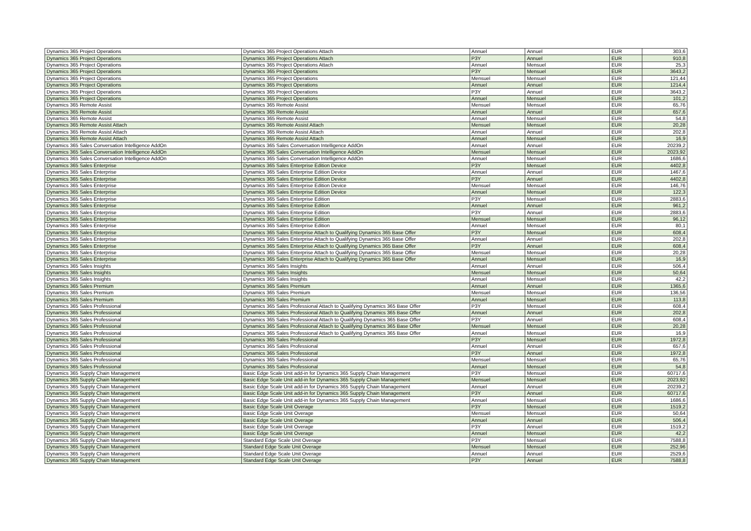| Dynamics 365 Project Operations | Dynamics 365 Project Operations Attach | Annuel | Annuel | EUR | 303,6 |
| Dynamics 365 Project Operations | Dynamics 365 Project Operations Attach | P3Y | Annuel | EUR | 910,8 |
| Dynamics 365 Project Operations | Dynamics 365 Project Operations Attach | Annuel | Mensuel | EUR | 25,3 |
| Dynamics 365 Project Operations | Dynamics 365 Project Operations | P3Y | Mensuel | EUR | 3643,2 |
| Dynamics 365 Project Operations | Dynamics 365 Project Operations | Mensuel | Mensuel | EUR | 121,44 |
| Dynamics 365 Project Operations | Dynamics 365 Project Operations | Annuel | Annuel | EUR | 1214,4 |
| Dynamics 365 Project Operations | Dynamics 365 Project Operations | P3Y | Annuel | EUR | 3643,2 |
| Dynamics 365 Project Operations | Dynamics 365 Project Operations | Annuel | Mensuel | EUR | 101,2 |
| Dynamics 365 Remote Assist | Dynamics 365 Remote Assist | Mensuel | Mensuel | EUR | 65,76 |
| Dynamics 365 Remote Assist | Dynamics 365 Remote Assist | Annuel | Annuel | EUR | 657,6 |
| Dynamics 365 Remote Assist | Dynamics 365 Remote Assist | Annuel | Mensuel | EUR | 54,8 |
| Dynamics 365 Remote Assist Attach | Dynamics 365 Remote Assist Attach | Mensuel | Mensuel | EUR | 20,28 |
| Dynamics 365 Remote Assist Attach | Dynamics 365 Remote Assist Attach | Annuel | Annuel | EUR | 202,8 |
| Dynamics 365 Remote Assist Attach | Dynamics 365 Remote Assist Attach | Annuel | Mensuel | EUR | 16,9 |
| Dynamics 365 Sales Conversation Intelligence AddOn | Dynamics 365 Sales Conversation Intelligence AddOn | Annuel | Annuel | EUR | 20239,2 |
| Dynamics 365 Sales Conversation Intelligence AddOn | Dynamics 365 Sales Conversation Intelligence AddOn | Mensuel | Mensuel | EUR | 2023,92 |
| Dynamics 365 Sales Conversation Intelligence AddOn | Dynamics 365 Sales Conversation Intelligence AddOn | Annuel | Mensuel | EUR | 1686,6 |
| Dynamics 365 Sales Enterprise | Dynamics 365 Sales Enterprise Edition Device | P3Y | Mensuel | EUR | 4402,8 |
| Dynamics 365 Sales Enterprise | Dynamics 365 Sales Enterprise Edition Device | Annuel | Annuel | EUR | 1467,6 |
| Dynamics 365 Sales Enterprise | Dynamics 365 Sales Enterprise Edition Device | P3Y | Annuel | EUR | 4402,8 |
| Dynamics 365 Sales Enterprise | Dynamics 365 Sales Enterprise Edition Device | Mensuel | Mensuel | EUR | 146,76 |
| Dynamics 365 Sales Enterprise | Dynamics 365 Sales Enterprise Edition Device | Annuel | Mensuel | EUR | 122,3 |
| Dynamics 365 Sales Enterprise | Dynamics 365 Sales Enterprise Edition | P3Y | Mensuel | EUR | 2883,6 |
| Dynamics 365 Sales Enterprise | Dynamics 365 Sales Enterprise Edition | Annuel | Annuel | EUR | 961,2 |
| Dynamics 365 Sales Enterprise | Dynamics 365 Sales Enterprise Edition | P3Y | Annuel | EUR | 2883,6 |
| Dynamics 365 Sales Enterprise | Dynamics 365 Sales Enterprise Edition | Mensuel | Mensuel | EUR | 96,12 |
| Dynamics 365 Sales Enterprise | Dynamics 365 Sales Enterprise Edition | Annuel | Mensuel | EUR | 80,1 |
| Dynamics 365 Sales Enterprise | Dynamics 365 Sales Enterprise Attach to Qualifying Dynamics 365 Base Offer | P3Y | Mensuel | EUR | 608,4 |
| Dynamics 365 Sales Enterprise | Dynamics 365 Sales Enterprise Attach to Qualifying Dynamics 365 Base Offer | Annuel | Annuel | EUR | 202,8 |
| Dynamics 365 Sales Enterprise | Dynamics 365 Sales Enterprise Attach to Qualifying Dynamics 365 Base Offer | P3Y | Annuel | EUR | 608,4 |
| Dynamics 365 Sales Enterprise | Dynamics 365 Sales Enterprise Attach to Qualifying Dynamics 365 Base Offer | Mensuel | Mensuel | EUR | 20,28 |
| Dynamics 365 Sales Enterprise | Dynamics 365 Sales Enterprise Attach to Qualifying Dynamics 365 Base Offer | Annuel | Mensuel | EUR | 16,9 |
| Dynamics 365 Sales Insights | Dynamics 365 Sales Insights | Annuel | Annuel | EUR | 506,4 |
| Dynamics 365 Sales Insights | Dynamics 365 Sales Insights | Mensuel | Mensuel | EUR | 50,64 |
| Dynamics 365 Sales Insights | Dynamics 365 Sales Insights | Annuel | Mensuel | EUR | 42,2 |
| Dynamics 365 Sales Premium | Dynamics 365 Sales Premium | Annuel | Annuel | EUR | 1365,6 |
| Dynamics 365 Sales Premium | Dynamics 365 Sales Premium | Mensuel | Mensuel | EUR | 136,56 |
| Dynamics 365 Sales Premium | Dynamics 365 Sales Premium | Annuel | Mensuel | EUR | 113,8 |
| Dynamics 365 Sales Professional | Dynamics 365 Sales Professional Attach to Qualifying Dynamics 365 Base Offer | P3Y | Mensuel | EUR | 608,4 |
| Dynamics 365 Sales Professional | Dynamics 365 Sales Professional Attach to Qualifying Dynamics 365 Base Offer | Annuel | Annuel | EUR | 202,8 |
| Dynamics 365 Sales Professional | Dynamics 365 Sales Professional Attach to Qualifying Dynamics 365 Base Offer | P3Y | Annuel | EUR | 608,4 |
| Dynamics 365 Sales Professional | Dynamics 365 Sales Professional Attach to Qualifying Dynamics 365 Base Offer | Mensuel | Mensuel | EUR | 20,28 |
| Dynamics 365 Sales Professional | Dynamics 365 Sales Professional Attach to Qualifying Dynamics 365 Base Offer | Annuel | Mensuel | EUR | 16,9 |
| Dynamics 365 Sales Professional | Dynamics 365 Sales Professional | P3Y | Mensuel | EUR | 1972,8 |
| Dynamics 365 Sales Professional | Dynamics 365 Sales Professional | Annuel | Annuel | EUR | 657,6 |
| Dynamics 365 Sales Professional | Dynamics 365 Sales Professional | P3Y | Annuel | EUR | 1972,8 |
| Dynamics 365 Sales Professional | Dynamics 365 Sales Professional | Mensuel | Mensuel | EUR | 65,76 |
| Dynamics 365 Sales Professional | Dynamics 365 Sales Professional | Annuel | Mensuel | EUR | 54,8 |
| Dynamics 365 Supply Chain Management | Basic Edge Scale Unit add-in for Dynamics 365 Supply Chain Management | P3Y | Mensuel | EUR | 60717,6 |
| Dynamics 365 Supply Chain Management | Basic Edge Scale Unit add-in for Dynamics 365 Supply Chain Management | Mensuel | Mensuel | EUR | 2023,92 |
| Dynamics 365 Supply Chain Management | Basic Edge Scale Unit add-in for Dynamics 365 Supply Chain Management | Annuel | Annuel | EUR | 20239,2 |
| Dynamics 365 Supply Chain Management | Basic Edge Scale Unit add-in for Dynamics 365 Supply Chain Management | P3Y | Annuel | EUR | 60717,6 |
| Dynamics 365 Supply Chain Management | Basic Edge Scale Unit add-in for Dynamics 365 Supply Chain Management | Annuel | Mensuel | EUR | 1686,6 |
| Dynamics 365 Supply Chain Management | Basic Edge Scale Unit Overage | P3Y | Mensuel | EUR | 1519,2 |
| Dynamics 365 Supply Chain Management | Basic Edge Scale Unit Overage | Mensuel | Mensuel | EUR | 50,64 |
| Dynamics 365 Supply Chain Management | Basic Edge Scale Unit Overage | Annuel | Annuel | EUR | 506,4 |
| Dynamics 365 Supply Chain Management | Basic Edge Scale Unit Overage | P3Y | Annuel | EUR | 1519,2 |
| Dynamics 365 Supply Chain Management | Basic Edge Scale Unit Overage | Annuel | Mensuel | EUR | 42,2 |
| Dynamics 365 Supply Chain Management | Standard Edge Scale Unit Overage | P3Y | Mensuel | EUR | 7588,8 |
| Dynamics 365 Supply Chain Management | Standard Edge Scale Unit Overage | Mensuel | Mensuel | EUR | 252,96 |
| Dynamics 365 Supply Chain Management | Standard Edge Scale Unit Overage | Annuel | Annuel | EUR | 2529,6 |
| Dynamics 365 Supply Chain Management | Standard Edge Scale Unit Overage | P3Y | Annuel | EUR | 7588,8 |